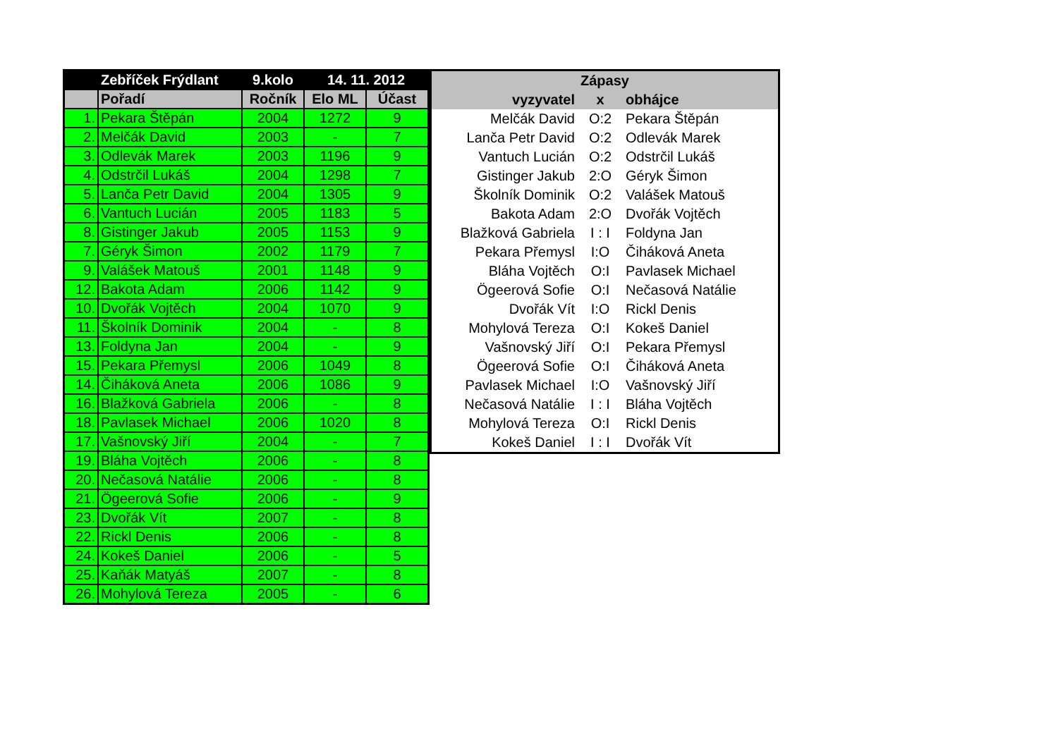| | Zebříček Frýdlant | 9.kolo | 14. 11. 2012 | |
| --- | --- | --- | --- | --- |
| | Pořadí | Ročník | Elo ML | Účast |
| 1. | Pekara Štěpán | 2004 | 1272 | 9 |
| 2. | Melčák David | 2003 | - | 7 |
| 3. | Odlevák Marek | 2003 | 1196 | 9 |
| 4. | Odstrčil Lukáš | 2004 | 1298 | 7 |
| 5. | Lanča Petr David | 2004 | 1305 | 9 |
| 6. | Vantuch Lucián | 2005 | 1183 | 5 |
| 8. | Gistinger Jakub | 2005 | 1153 | 9 |
| 7. | Géryk Šimon | 2002 | 1179 | 7 |
| 9. | Valášek Matouš | 2001 | 1148 | 9 |
| 12. | Bakota Adam | 2006 | 1142 | 9 |
| 10. | Dvořák Vojtěch | 2004 | 1070 | 9 |
| 11. | Školník Dominik | 2004 | - | 8 |
| 13. | Foldyna Jan | 2004 | - | 9 |
| 15. | Pekara Přemysl | 2006 | 1049 | 8 |
| 14. | Čiháková Aneta | 2006 | 1086 | 9 |
| 16. | Blažková Gabriela | 2006 | - | 8 |
| 18. | Pavlasek Michael | 2006 | 1020 | 8 |
| 17. | Vašnovský Jiří | 2004 | - | 7 |
| 19. | Bláha Vojtěch | 2006 | - | 8 |
| 20. | Nečasová Natálie | 2006 | - | 8 |
| 21. | Ögeerová Sofie | 2006 | - | 9 |
| 23. | Dvořák Vít | 2007 | - | 8 |
| 22. | Rickl Denis | 2006 | - | 8 |
| 24. | Kokeš Daniel | 2006 | - | 5 |
| 25. | Kaňák Matyáš | 2007 | - | 8 |
| 26. | Mohylová Tereza | 2005 | - | 6 |
| Zápasy | | |
| --- | --- | --- |
| vyzyvatel | x | obhájce |
| Melčák David | O:2 | Pekara Štěpán |
| Lanča Petr David | O:2 | Odlevák Marek |
| Vantuch Lucián | O:2 | Odstrčil Lukáš |
| Gistinger Jakub | 2:O | Géryk Šimon |
| Školník Dominik | O:2 | Valášek Matouš |
| Bakota Adam | 2:O | Dvořák Vojtěch |
| Blažková Gabriela | I : I | Foldyna Jan |
| Pekara Přemysl | I:O | Čiháková Aneta |
| Bláha Vojtěch | O:I | Pavlasek Michael |
| Ögeerová Sofie | O:I | Nečasová Natálie |
| Dvořák Vít | I:O | Rickl Denis |
| Mohylová Tereza | O:I | Kokeš Daniel |
| Vašnovský Jiří | O:I | Pekara Přemysl |
| Ögeerová Sofie | O:I | Čiháková Aneta |
| Pavlasek Michael | I:O | Vašnovský Jiří |
| Nečasová Natálie | I : I | Bláha Vojtěch |
| Mohylová Tereza | O:I | Rickl Denis |
| Kokeš Daniel | I : I | Dvořák Vít |